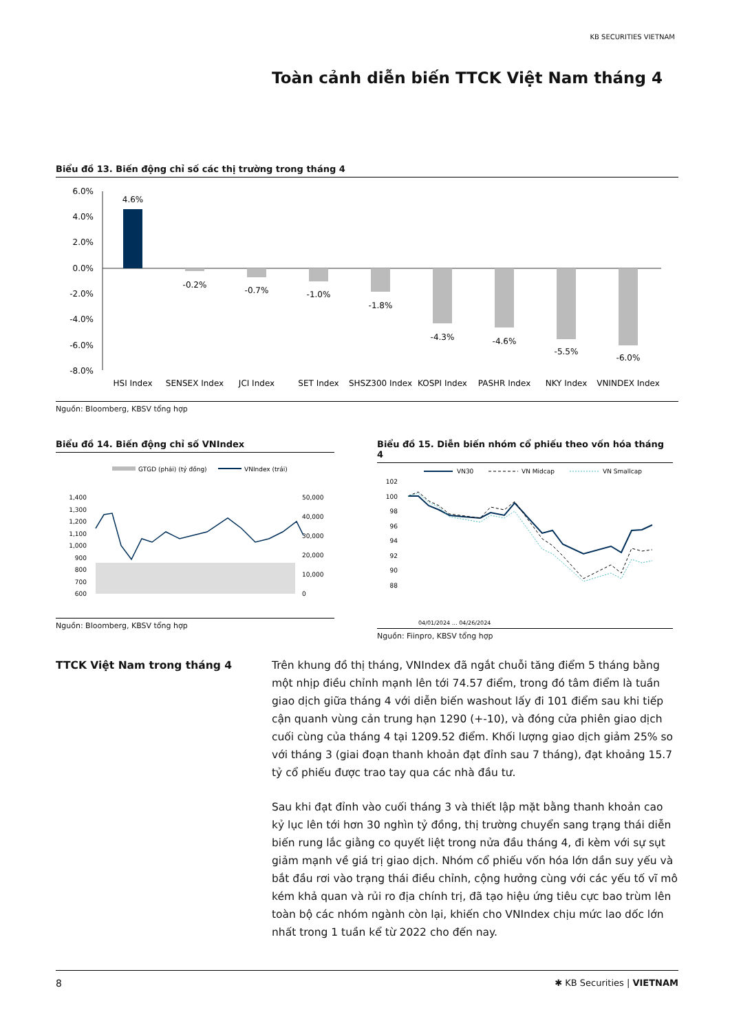KB SECURITIES VIETNAM
Toàn cảnh diễn biến TTCK Việt Nam tháng 4
Biểu đồ 13. Biến động chỉ số các thị trường trong tháng 4
6.0%
4.0%
2.0%
0.0%
-2.0%
-4.0%
-6.0%
-8.0%
4.6%
-0.2%
-0.7%
-1.0%
-1.8%
-4.3%
-4.6%
-5.5%
-6.0%
HSI Index
SENSEX Index
JCI Index
SET Index
SHSZ300 Index
KOSPI Index
PASHR Index
NKY Index
VNINDEX Index
Nguồn: Bloomberg, KBSV tổng hợp
Biểu đồ 14. Biến động chỉ số VNIndex
GTGD (phải) (tỷ đồng)
VNIndex (trái)
1,400
1,300
1,200
1,100
1,000
900
800
700
600
50,000
40,000
30,000
20,000
10,000
0
Nguồn: Bloomberg, KBSV tổng hợp
Biểu đồ 15. Diễn biến nhóm cổ phiếu theo vốn hóa tháng 4
VN30
VN Midcap
VN Smallcap
102
100
98
96
94
92
90
88
04/01/2024 … 04/26/2024
Nguồn: Fiinpro, KBSV tổng hợp
TTCK Việt Nam trong tháng 4
Trên khung đồ thị tháng, VNIndex đã ngắt chuỗi tăng điểm 5 tháng bằng một nhịp điều chỉnh mạnh lên tới 74.57 điểm, trong đó tâm điểm là tuần giao dịch giữa tháng 4 với diễn biến washout lấy đi 101 điểm sau khi tiếp cận quanh vùng cản trung hạn 1290 (+-10), và đóng cửa phiên giao dịch cuối cùng của tháng 4 tại 1209.52 điểm. Khối lượng giao dịch giảm 25% so với tháng 3 (giai đoạn thanh khoản đạt đỉnh sau 7 tháng), đạt khoảng 15.7 tỷ cổ phiếu được trao tay qua các nhà đầu tư.
Sau khi đạt đỉnh vào cuối tháng 3 và thiết lập mặt bằng thanh khoản cao kỷ lục lên tới hơn 30 nghìn tỷ đồng, thị trường chuyển sang trạng thái diễn biến rung lắc giằng co quyết liệt trong nửa đầu tháng 4, đi kèm với sự sụt giảm mạnh về giá trị giao dịch. Nhóm cổ phiếu vốn hóa lớn dần suy yếu và bắt đầu rơi vào trạng thái điều chỉnh, cộng hưởng cùng với các yếu tố vĩ mô kém khả quan và rủi ro địa chính trị, đã tạo hiệu ứng tiêu cực bao trùm lên toàn bộ các nhóm ngành còn lại, khiến cho VNIndex chịu mức lao dốc lớn nhất trong 1 tuần kể từ 2022 cho đến nay.
8 ✱ KB Securities | VIETNAM